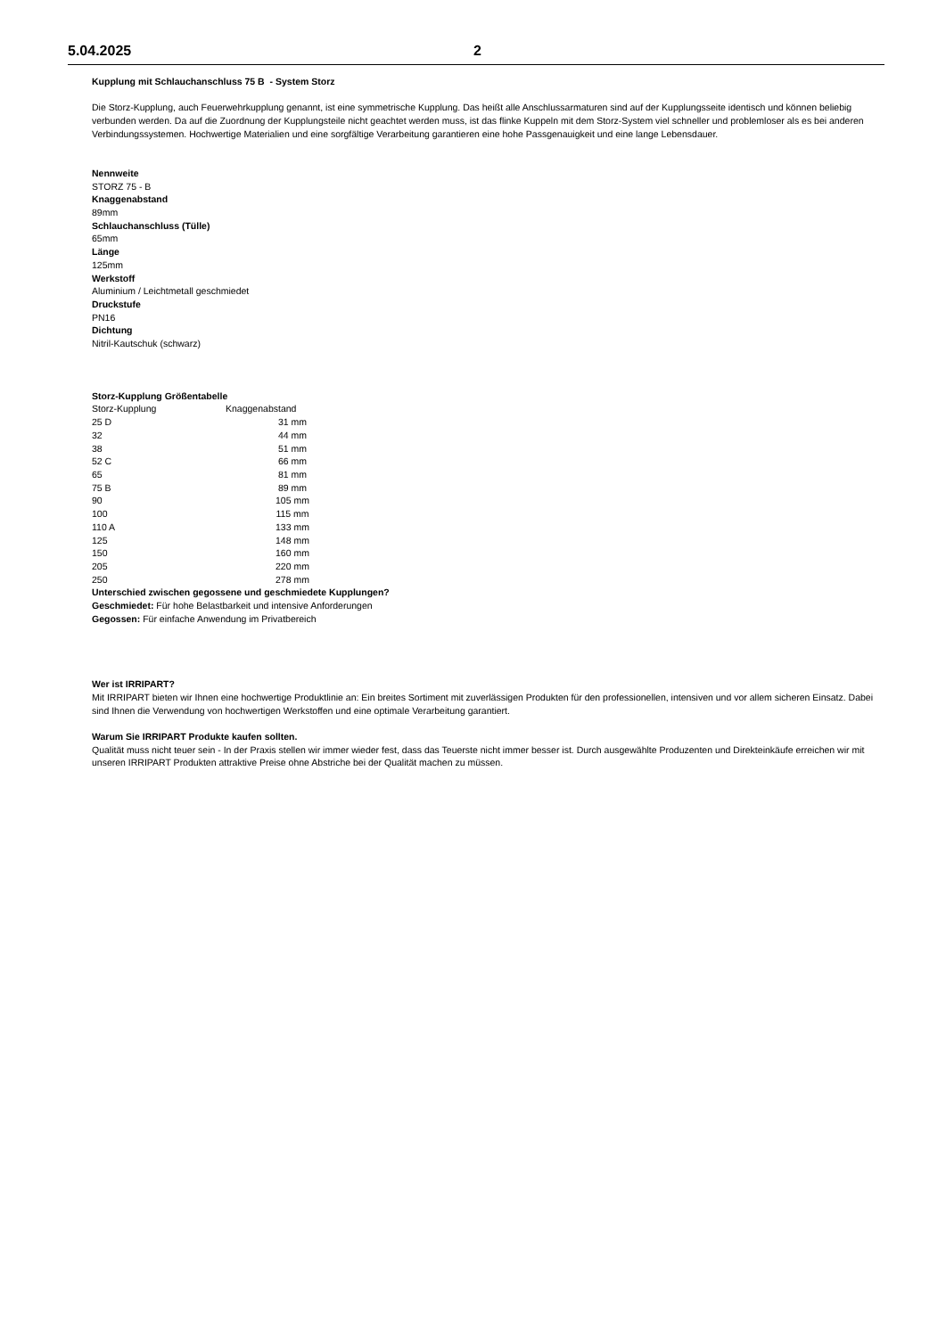5.04.2025 2
Kupplung mit Schlauchanschluss 75 B - System Storz
Die Storz-Kupplung, auch Feuerwehrkupplung genannt, ist eine symmetrische Kupplung. Das heißt alle Anschlussarmaturen sind auf der Kupplungsseite identisch und können beliebig verbunden werden. Da auf die Zuordnung der Kupplungsteile nicht geachtet werden muss, ist das flinke Kuppeln mit dem Storz-System viel schneller und problemloser als es bei anderen Verbindungssystemen. Hochwertige Materialien und eine sorgfältige Verarbeitung garantieren eine hohe Passgenauigkeit und eine lange Lebensdauer.
Nennweite
STORZ 75 - B
Knaggenabstand
89mm
Schlauchanschluss (Tülle)
65mm
Länge
125mm
Werkstoff
Aluminium / Leichtmetall geschmiedet
Druckstufe
PN16
Dichtung
Nitril-Kautschuk (schwarz)
Storz-Kupplung Größentabelle
| Storz-Kupplung | Knaggenabstand |
| --- | --- |
| 25 D | 31 mm |
| 32 | 44 mm |
| 38 | 51 mm |
| 52 C | 66 mm |
| 65 | 81 mm |
| 75 B | 89 mm |
| 90 | 105 mm |
| 100 | 115 mm |
| 110 A | 133 mm |
| 125 | 148 mm |
| 150 | 160 mm |
| 205 | 220 mm |
| 250 | 278 mm |
Unterschied zwischen gegossene und geschmiedete Kupplungen?
Geschmiedet: Für hohe Belastbarkeit und intensive Anforderungen
Gegossen: Für einfache Anwendung im Privatbereich
Wer ist IRRIPART?
Mit IRRIPART bieten wir Ihnen eine hochwertige Produktlinie an: Ein breites Sortiment mit zuverlässigen Produkten für den professionellen, intensiven und vor allem sicheren Einsatz. Dabei sind Ihnen die Verwendung von hochwertigen Werkstoffen und eine optimale Verarbeitung garantiert.
Warum Sie IRRIPART Produkte kaufen sollten.
Qualität muss nicht teuer sein - In der Praxis stellen wir immer wieder fest, dass das Teuerste nicht immer besser ist. Durch ausgewählte Produzenten und Direkteinkäufe erreichen wir mit unseren IRRIPART Produkten attraktive Preise ohne Abstriche bei der Qualität machen zu müssen.